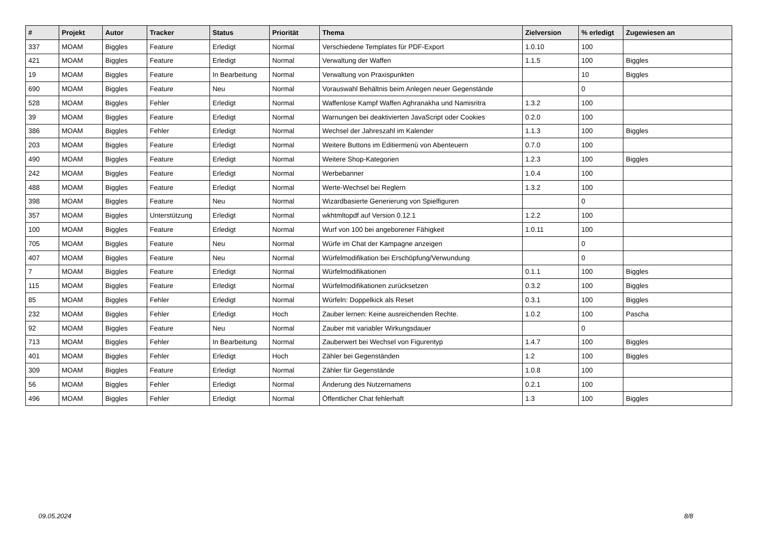| # | Projekt | Autor | Tracker | Status | Priorität | Thema | Zielversion | % erledigt | Zugewiesen an |
| --- | --- | --- | --- | --- | --- | --- | --- | --- | --- |
| 337 | MOAM | Biggles | Feature | Erledigt | Normal | Verschiedene Templates für PDF-Export | 1.0.10 | 100 | |
| 421 | MOAM | Biggles | Feature | Erledigt | Normal | Verwaltung der Waffen | 1.1.5 | 100 | Biggles |
| 19 | MOAM | Biggles | Feature | In Bearbeitung | Normal | Verwaltung von Praxispunkten | | 10 | Biggles |
| 690 | MOAM | Biggles | Feature | Neu | Normal | Vorauswahl Behältnis beim Anlegen neuer Gegenstände | | 0 | |
| 528 | MOAM | Biggles | Fehler | Erledigt | Normal | Waffenlose Kampf Waffen Aghranakha und Namisritra | 1.3.2 | 100 | |
| 39 | MOAM | Biggles | Feature | Erledigt | Normal | Warnungen bei deaktivierten JavaScript oder Cookies | 0.2.0 | 100 | |
| 386 | MOAM | Biggles | Fehler | Erledigt | Normal | Wechsel der Jahreszahl im Kalender | 1.1.3 | 100 | Biggles |
| 203 | MOAM | Biggles | Feature | Erledigt | Normal | Weitere Buttons im Editiermenü von Abenteuern | 0.7.0 | 100 | |
| 490 | MOAM | Biggles | Feature | Erledigt | Normal | Weitere Shop-Kategorien | 1.2.3 | 100 | Biggles |
| 242 | MOAM | Biggles | Feature | Erledigt | Normal | Werbebanner | 1.0.4 | 100 | |
| 488 | MOAM | Biggles | Feature | Erledigt | Normal | Werte-Wechsel bei Reglern | 1.3.2 | 100 | |
| 398 | MOAM | Biggles | Feature | Neu | Normal | Wizardbasierte Generierung von Spielfiguren | | 0 | |
| 357 | MOAM | Biggles | Unterstützung | Erledigt | Normal | wkhtmltopdf auf Version 0.12.1 | 1.2.2 | 100 | |
| 100 | MOAM | Biggles | Feature | Erledigt | Normal | Wurf von 100 bei angeborener Fähigkeit | 1.0.11 | 100 | |
| 705 | MOAM | Biggles | Feature | Neu | Normal | Würfe im Chat der Kampagne anzeigen | | 0 | |
| 407 | MOAM | Biggles | Feature | Neu | Normal | Würfelmodifikation bei Erschöpfung/Verwundung | | 0 | |
| 7 | MOAM | Biggles | Feature | Erledigt | Normal | Würfelmodifikationen | 0.1.1 | 100 | Biggles |
| 115 | MOAM | Biggles | Feature | Erledigt | Normal | Würfelmodifikationen zurücksetzen | 0.3.2 | 100 | Biggles |
| 85 | MOAM | Biggles | Fehler | Erledigt | Normal | Würfeln: Doppelkick als Reset | 0.3.1 | 100 | Biggles |
| 232 | MOAM | Biggles | Fehler | Erledigt | Hoch | Zauber lernen: Keine ausreichenden Rechte. | 1.0.2 | 100 | Pascha |
| 92 | MOAM | Biggles | Feature | Neu | Normal | Zauber mit variabler Wirkungsdauer | | 0 | |
| 713 | MOAM | Biggles | Fehler | In Bearbeitung | Normal | Zauberwert bei Wechsel von Figurentyp | 1.4.7 | 100 | Biggles |
| 401 | MOAM | Biggles | Fehler | Erledigt | Hoch | Zähler bei Gegenständen | 1.2 | 100 | Biggles |
| 309 | MOAM | Biggles | Feature | Erledigt | Normal | Zähler für Gegenstände | 1.0.8 | 100 | |
| 56 | MOAM | Biggles | Fehler | Erledigt | Normal | Änderung des Nutzernamens | 0.2.1 | 100 | |
| 496 | MOAM | Biggles | Fehler | Erledigt | Normal | Öffentlicher Chat fehlerhaft | 1.3 | 100 | Biggles |
09.05.2024 8/8